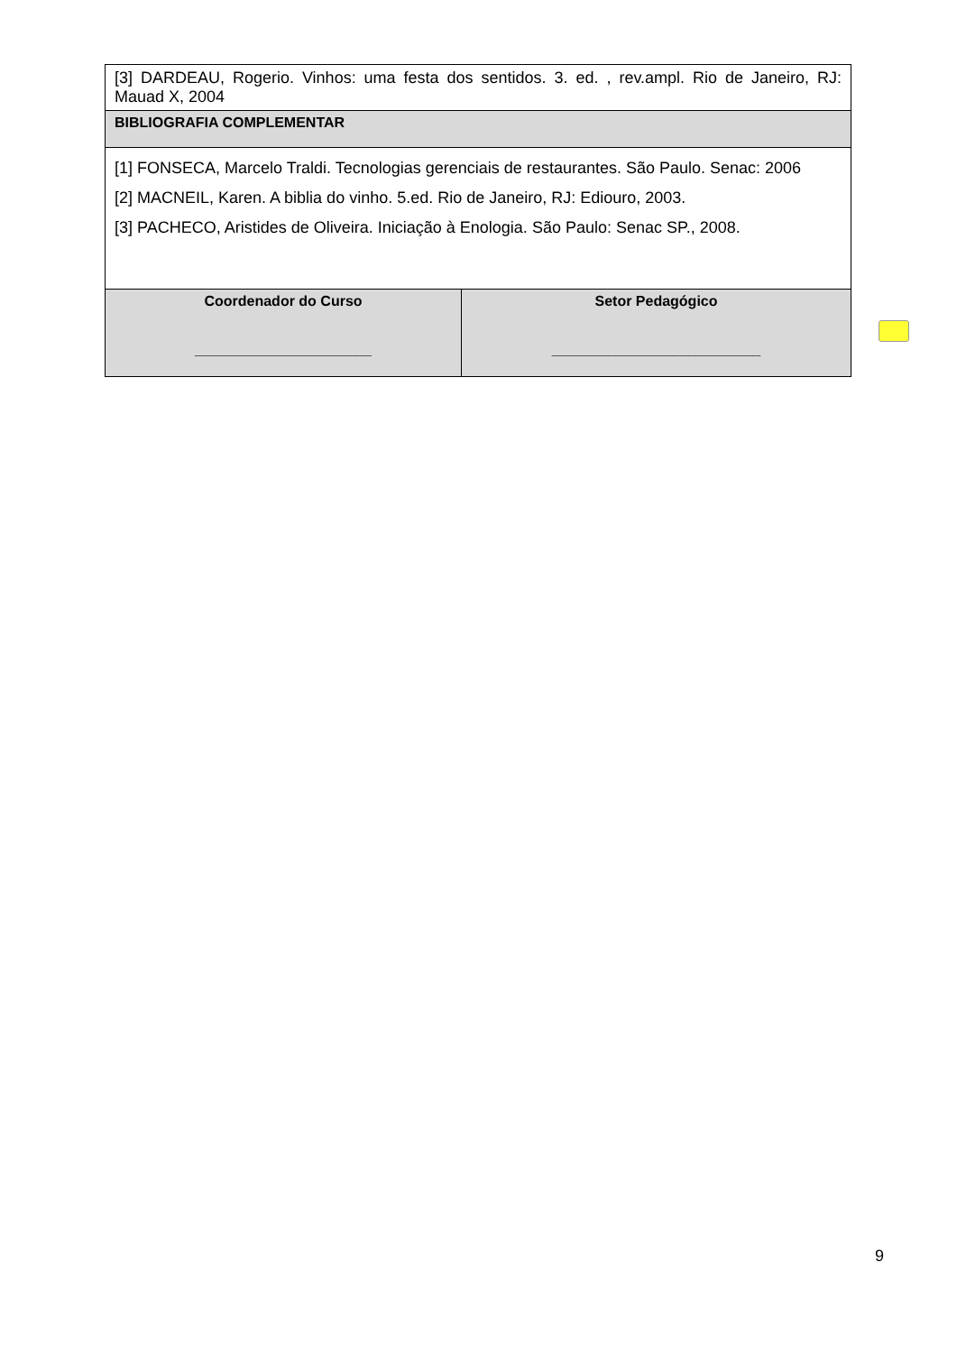| [3] DARDEAU, Rogerio. Vinhos: uma festa dos sentidos. 3. ed. , rev.ampl. Rio de Janeiro, RJ: Mauad X, 2004 | |
| BIBLIOGRAFIA COMPLEMENTAR | |
| [1] FONSECA, Marcelo Traldi. Tecnologias gerenciais de restaurantes. São Paulo. Senac: 2006 [2] MACNEIL, Karen. A biblia do vinho. 5.ed. Rio de Janeiro, RJ: Ediouro, 2003. [3] PACHECO, Aristides de Oliveira. Iniciação à Enologia. São Paulo: Senac SP., 2008. | |
| Coordenador do Curso ______________________ | Setor Pedagógico __________________________ |
9